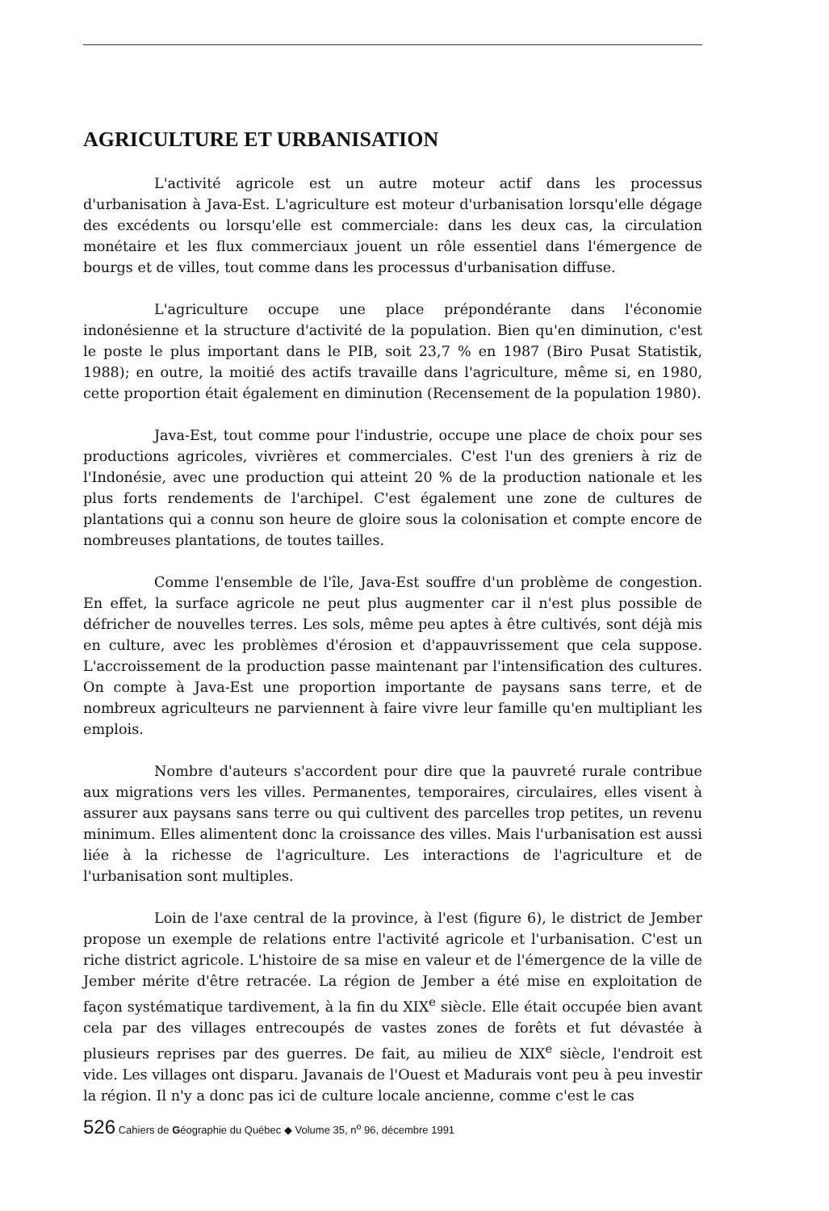AGRICULTURE ET URBANISATION
L'activité agricole est un autre moteur actif dans les processus d'urbanisation à Java-Est. L'agriculture est moteur d'urbanisation lorsqu'elle dégage des excédents ou lorsqu'elle est commerciale: dans les deux cas, la circulation monétaire et les flux commerciaux jouent un rôle essentiel dans l'émergence de bourgs et de villes, tout comme dans les processus d'urbanisation diffuse.
L'agriculture occupe une place prépondérante dans l'économie indonésienne et la structure d'activité de la population. Bien qu'en diminution, c'est le poste le plus important dans le PIB, soit 23,7 % en 1987 (Biro Pusat Statistik, 1988); en outre, la moitié des actifs travaille dans l'agriculture, même si, en 1980, cette proportion était également en diminution (Recensement de la population 1980).
Java-Est, tout comme pour l'industrie, occupe une place de choix pour ses productions agricoles, vivrières et commerciales. C'est l'un des greniers à riz de l'Indonésie, avec une production qui atteint 20 % de la production nationale et les plus forts rendements de l'archipel. C'est également une zone de cultures de plantations qui a connu son heure de gloire sous la colonisation et compte encore de nombreuses plantations, de toutes tailles.
Comme l'ensemble de l'île, Java-Est souffre d'un problème de congestion. En effet, la surface agricole ne peut plus augmenter car il n'est plus possible de défricher de nouvelles terres. Les sols, même peu aptes à être cultivés, sont déjà mis en culture, avec les problèmes d'érosion et d'appauvrissement que cela suppose. L'accroissement de la production passe maintenant par l'intensification des cultures. On compte à Java-Est une proportion importante de paysans sans terre, et de nombreux agriculteurs ne parviennent à faire vivre leur famille qu'en multipliant les emplois.
Nombre d'auteurs s'accordent pour dire que la pauvreté rurale contribue aux migrations vers les villes. Permanentes, temporaires, circulaires, elles visent à assurer aux paysans sans terre ou qui cultivent des parcelles trop petites, un revenu minimum. Elles alimentent donc la croissance des villes. Mais l'urbanisation est aussi liée à la richesse de l'agriculture. Les interactions de l'agriculture et de l'urbanisation sont multiples.
Loin de l'axe central de la province, à l'est (figure 6), le district de Jember propose un exemple de relations entre l'activité agricole et l'urbanisation. C'est un riche district agricole. L'histoire de sa mise en valeur et de l'émergence de la ville de Jember mérite d'être retracée. La région de Jember a été mise en exploitation de façon systématique tardivement, à la fin du XIX<sup>e</sup> siècle. Elle était occupée bien avant cela par des villages entrecoupés de vastes zones de forêts et fut dévastée à plusieurs reprises par des guerres. De fait, au milieu de XIX<sup>e</sup> siècle, l'endroit est vide. Les villages ont disparu. Javanais de l'Ouest et Madurais vont peu à peu investir la région. Il n'y a donc pas ici de culture locale ancienne, comme c'est le cas
526 Cahiers de Géographie du Québec ◆ Volume 35, n<sup>o</sup> 96, décembre 1991